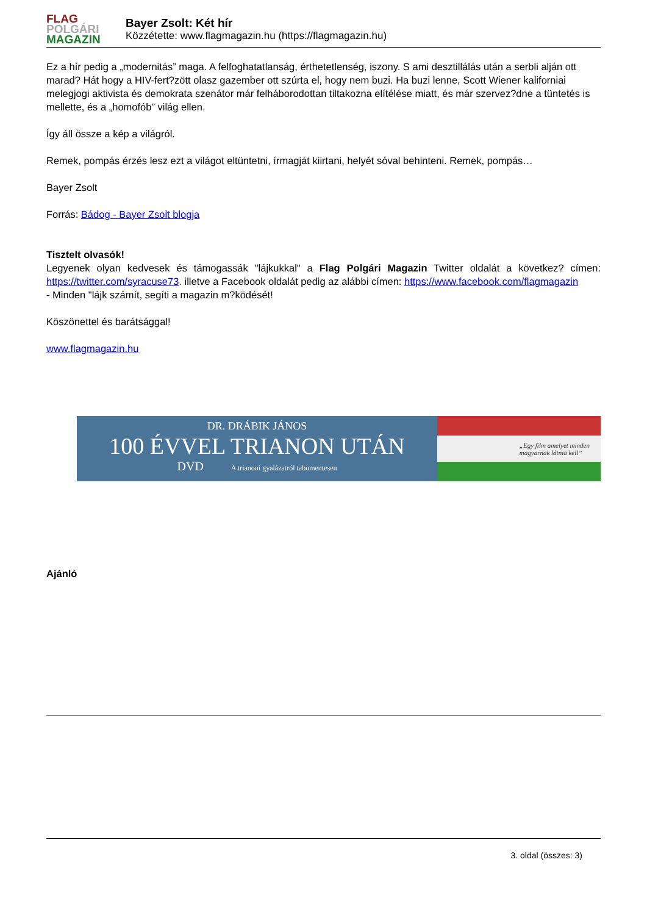FLAG
POLGÁRI
MAGAZIN
Bayer Zsolt: Két hír
Közzétette: www.flagmagazin.hu (https://flagmagazin.hu)
Ez a hír pedig a „modernitás” maga. A felfoghatatlanság, érthetetlenség, iszony. S ami desztillálás után a serbli alján ott marad? Hát hogy a HIV-fert?zött olasz gazember ott szúrta el, hogy nem buzi. Ha buzi lenne, Scott Wiener kaliforniai melegjogi aktivista és demokrata szenátor már felháborodottan tiltakozna elítélése miatt, és már szervez?dne a tüntetés is mellette, és a „homofób” világ ellen.
Így áll össze a kép a világról.
Remek, pompás érzés lesz ezt a világot eltüntetni, írmagját kiirtani, helyét sóval behinteni. Remek, pompás…
Bayer Zsolt
Forrás: Bádog - Bayer Zsolt blogja
Tisztelt olvasók!
Legyenek olyan kedvesek és támogassák "lájkukkal" a Flag Polgári Magazin Twitter oldalát a következ? címen: https://twitter.com/syracuse73. illetve a Facebook oldalát pedig az alábbi címen: https://www.facebook.com/flagmagazin
- Minden "lájk számít, segíti a magazin m?ködését!
Köszönettel és barátsággal!
www.flagmagazin.hu
DR. DRÁBIK JÁNOS
100 ÉVVEL TRIANON UTÁN
DVD A trianoni gyalázatról tabumentesen
„Egy film amelyet minden
magyarnak látnia kell”
Ajánló
3. oldal (összes: 3)